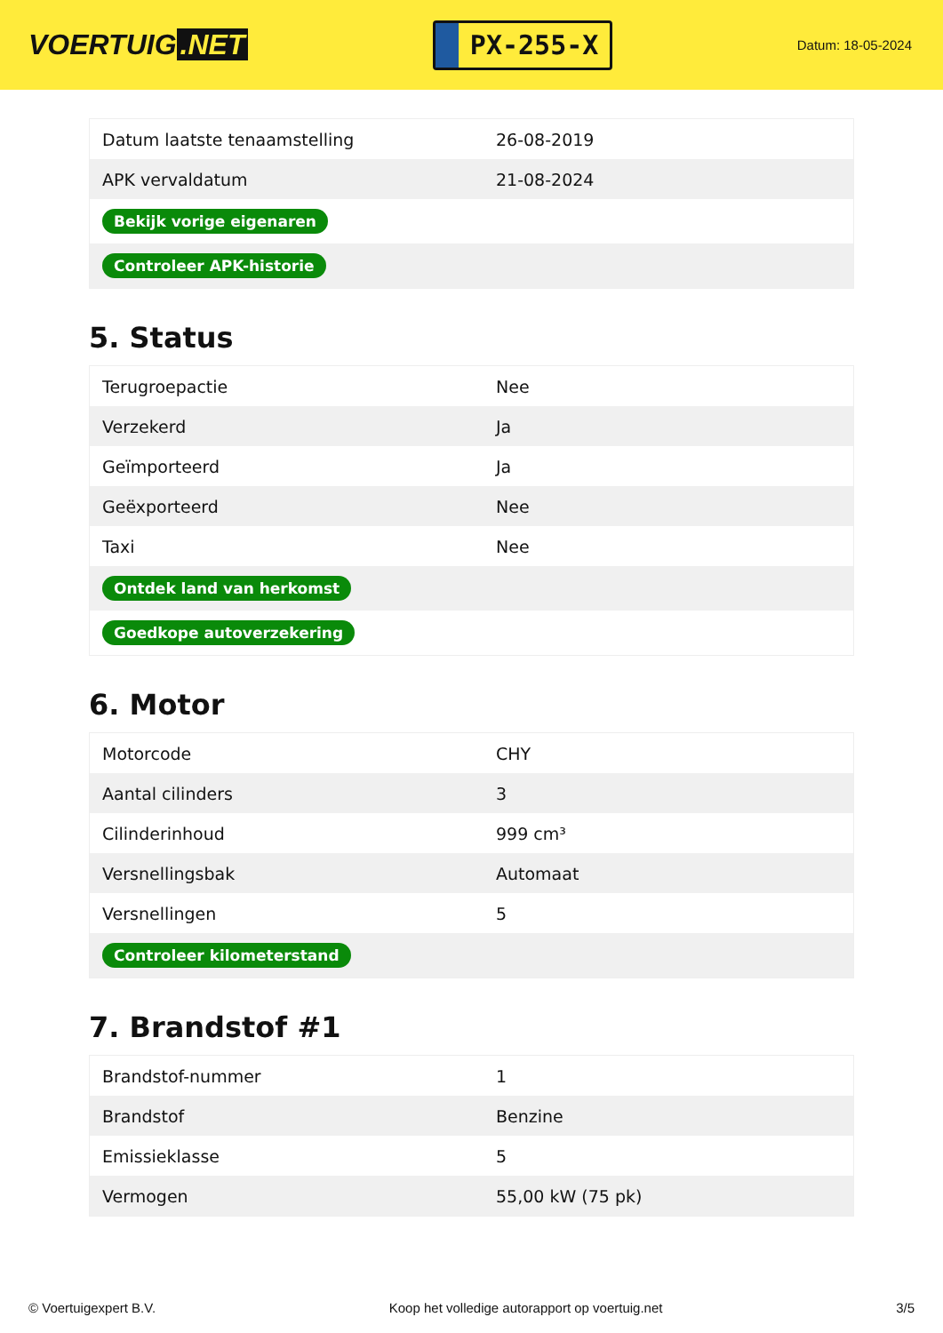VOERTUIG.NET
PX-255-X
Datum: 18-05-2024
| Datum laatste tenaamstelling | 26-08-2019 |
| APK vervaldatum | 21-08-2024 |
| Bekijk vorige eigenaren | |
| Controleer APK-historie | |
5. Status
| Terugroepactie | Nee |
| Verzekerd | Ja |
| Geïmporteerd | Ja |
| Geëxporteerd | Nee |
| Taxi | Nee |
| Ontdek land van herkomst | |
| Goedkope autoverzekering | |
6. Motor
| Motorcode | CHY |
| Aantal cilinders | 3 |
| Cilinderinhoud | 999 cm³ |
| Versnellingsbak | Automaat |
| Versnellingen | 5 |
| Controleer kilometerstand | |
7. Brandstof #1
| Brandstof-nummer | 1 |
| Brandstof | Benzine |
| Emissieklasse | 5 |
| Vermogen | 55,00 kW (75 pk) |
© Voertuigexpert B.V. Koop het volledige autorapport op voertuig.net 3/5